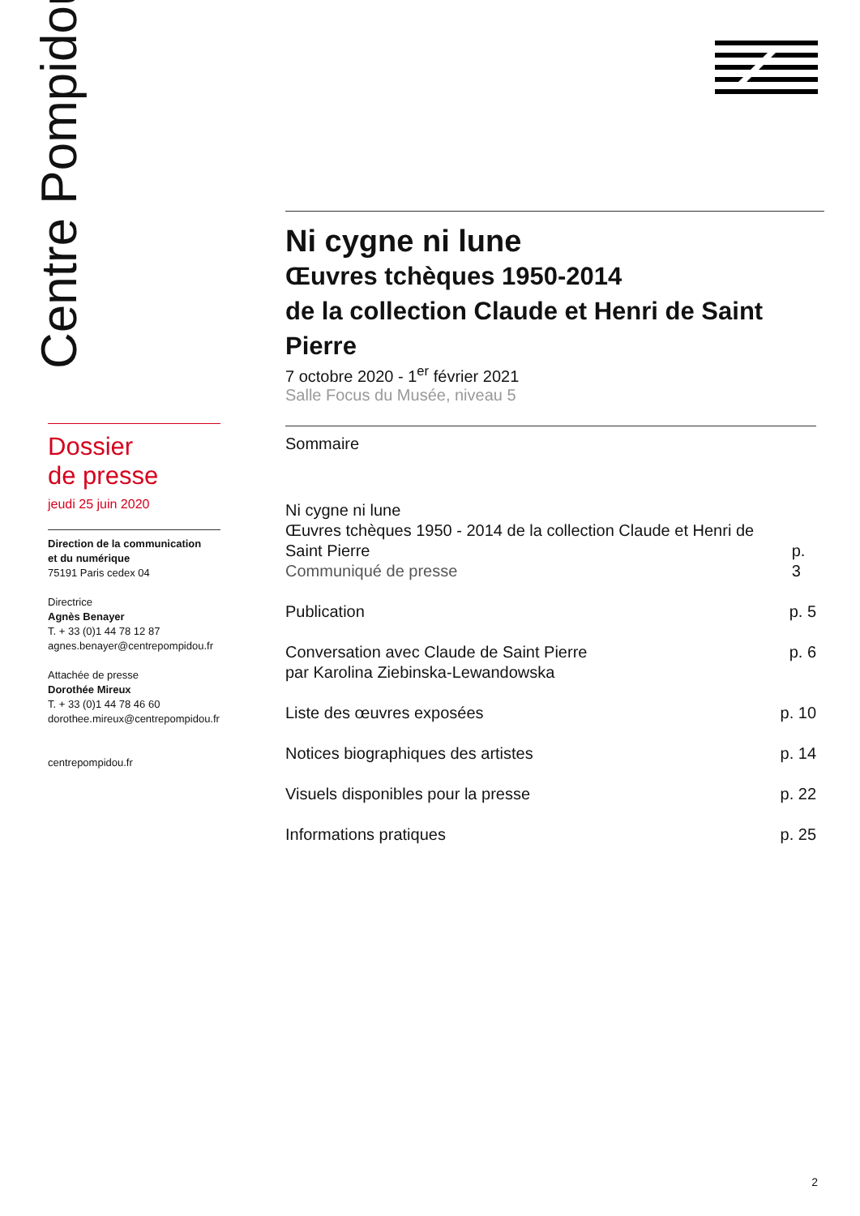Centre Pompidou
Ni cygne ni lune
Œuvres tchèques 1950-2014
de la collection Claude et Henri de Saint Pierre
7 octobre 2020 - 1<sup>er</sup> février 2021
Salle Focus du Musée, niveau 5
Dossier
de presse
jeudi 25 juin 2020
Direction de la communication
et du numérique
75191 Paris cedex 04
Directrice
Agnès Benayer
T. + 33 (0)1 44 78 12 87
agnes.benayer@centrepompidou.fr
Attachée de presse
Dorothée Mireux
T. + 33 (0)1 44 78 46 60
dorothee.mireux@centrepompidou.fr
centrepompidou.fr
Sommaire
Ni cygne ni lune
Œuvres tchèques 1950 - 2014 de la collection Claude et Henri de Saint Pierre
Communiqué de presse p. 3
Publication p. 5
Conversation avec Claude de Saint Pierre
par Karolina Ziebinska-Lewandowska p. 6
Liste des œuvres exposées p. 10
Notices biographiques des artistes p. 14
Visuels disponibles pour la presse p. 22
Informations pratiques p. 25
2